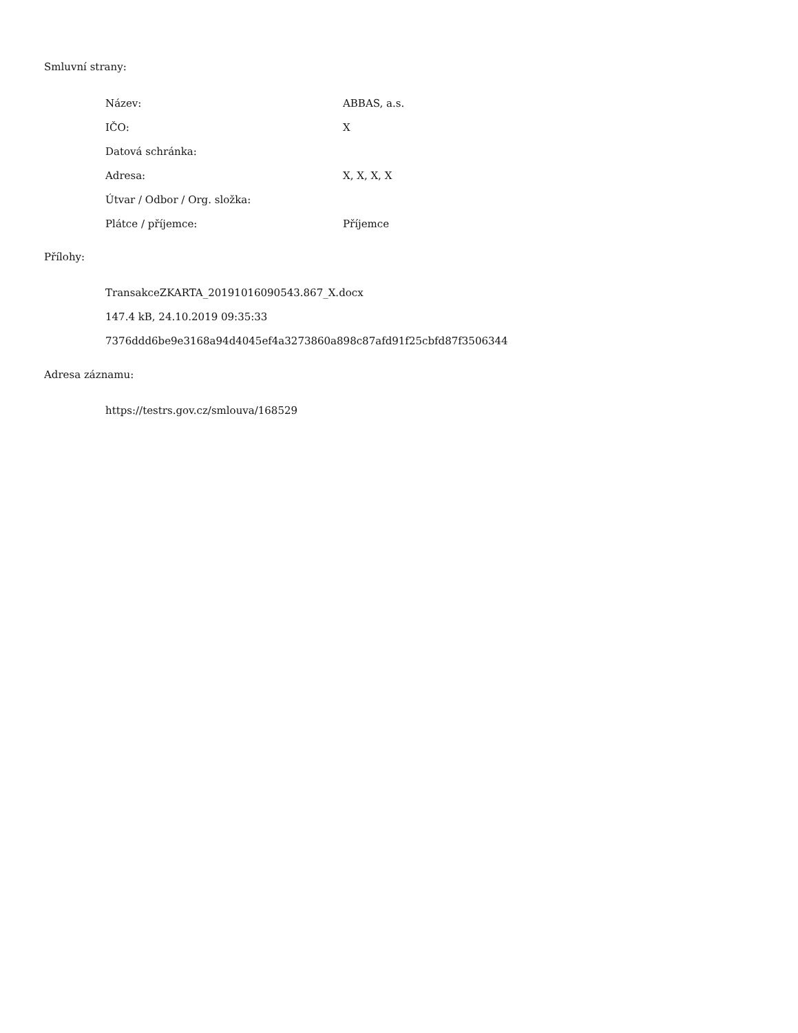Smluvní strany:
| Název: | ABBAS, a.s. |
| IČO: | X |
| Datová schránka: | |
| Adresa: | X, X, X, X |
| Útvar / Odbor / Org. složka: | |
| Plátce / příjemce: | Příjemce |
Přílohy:
TransakceZKARTA_20191016090543.867_X.docx
147.4 kB, 24.10.2019 09:35:33
7376ddd6be9e3168a94d4045ef4a3273860a898c87afd91f25cbfd87f3506344
Adresa záznamu:
https://testrs.gov.cz/smlouva/168529